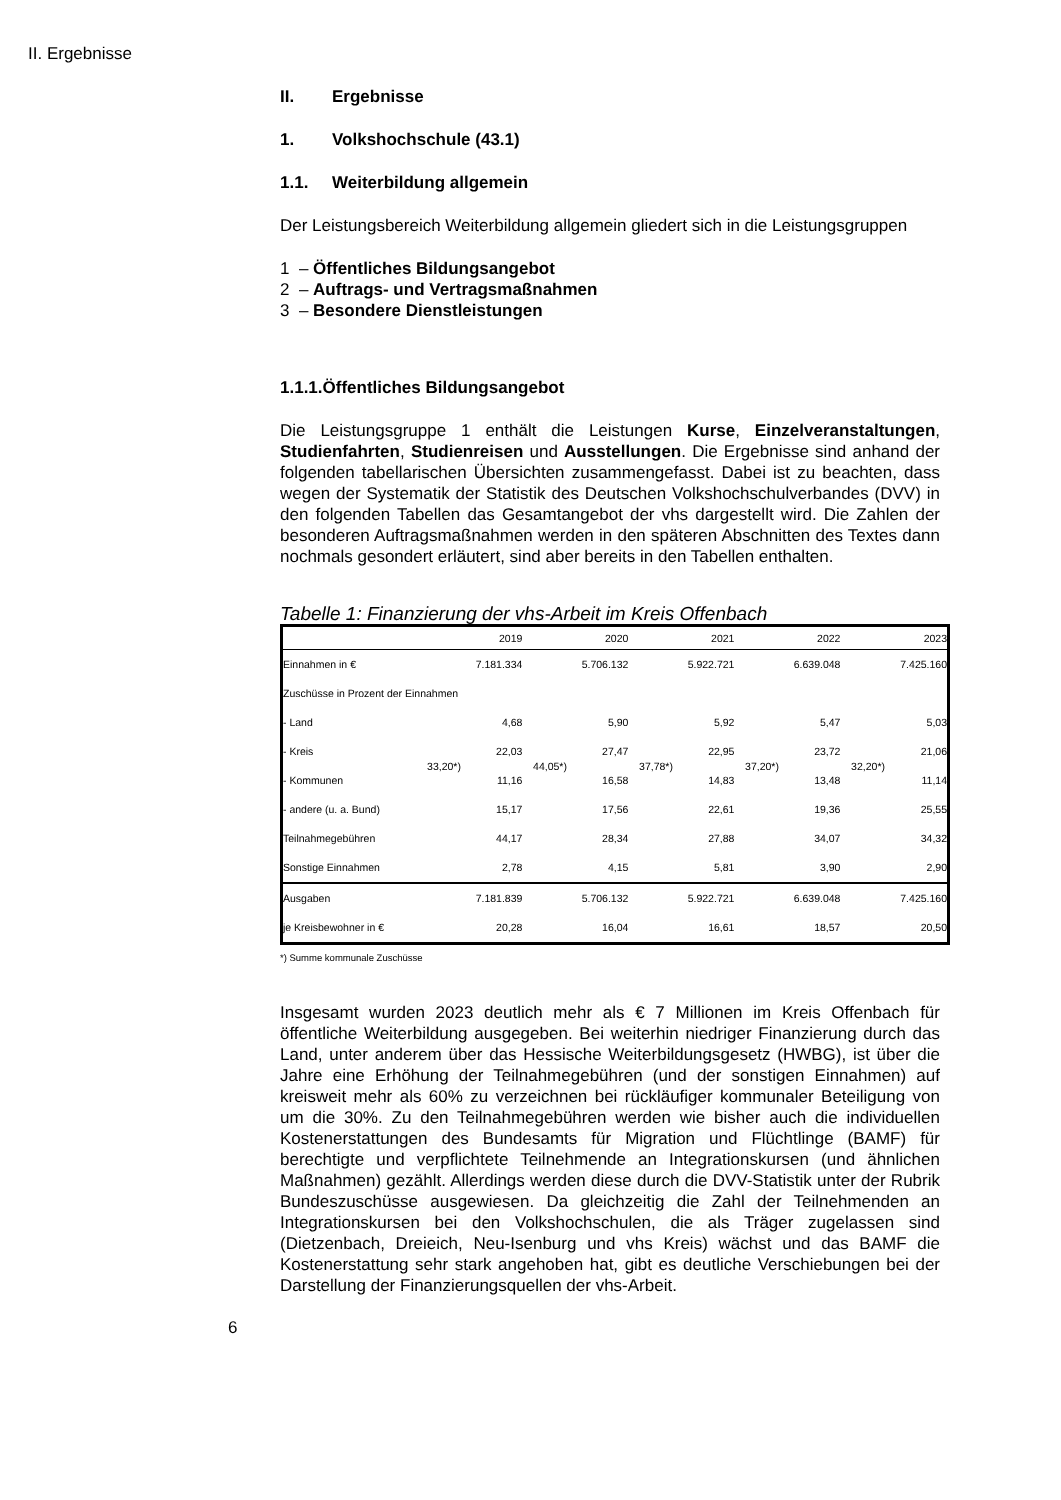II. Ergebnisse
II. Ergebnisse
1. Volkshochschule (43.1)
1.1. Weiterbildung allgemein
Der Leistungsbereich Weiterbildung allgemein gliedert sich in die Leistungsgruppen
1 – Öffentliches Bildungsangebot
2 – Auftrags- und Vertragsmaßnahmen
3 – Besondere Dienstleistungen
1.1.1.Öffentliches Bildungsangebot
Die Leistungsgruppe 1 enthält die Leistungen Kurse, Einzelveran­staltungen, Studienfahrten, Studienreisen und Ausstellungen. Die Ergebnisse sind anhand der folgenden tabellarischen Übersichten zu­sammengefasst. Dabei ist zu beachten, dass wegen der Systematik der Statistik des Deutschen Volkshochschulverbandes (DVV) in den folgenden Tabellen das Gesamtangebot der vhs dargestellt wird. Die Zahlen der besonderen Auftragsmaßnahmen werden in den späteren Abschnitten des Textes dann nochmals gesondert erläutert, sind aber bereits in den Tabellen enthalten.
Tabelle 1: Finanzierung der vhs-Arbeit im Kreis Offenbach
| | | 2019 | | 2020 | | 2021 | | 2022 | | 2023 |
| Einnahmen in € | | 7.181.334 | | 5.706.132 | | 5.922.721 | | 6.639.048 | | 7.425.160 |
| Zuschüsse in Prozent der Einnahmen | | | | | | | | | | |
| - Land | | 4,68 | | 5,90 | | 5,92 | | 5,47 | | 5,03 |
| - Kreis | 33,20*) | 22,03 | 44,05*) | 27,47 | 37,78*) | 22,95 | 37,20*) | 23,72 | 32,20*) | 21,06 |
| - Kommunen | | 11,16 | | 16,58 | | 14,83 | | 13,48 | | 11,14 |
| - andere (u. a. Bund) | | 15,17 | | 17,56 | | 22,61 | | 19,36 | | 25,55 |
| Teilnahmegebühren | | 44,17 | | 28,34 | | 27,88 | | 34,07 | | 34,32 |
| Sonstige Einnahmen | | 2,78 | | 4,15 | | 5,81 | | 3,90 | | 2,90 |
| Ausgaben | | 7.181.839 | | 5.706.132 | | 5.922.721 | | 6.639.048 | | 7.425.160 |
| je Kreisbewohner in € | | 20,28 | | 16,04 | | 16,61 | | 18,57 | | 20,50 |
*) Summe kommunale Zuschüsse
Insgesamt wurden 2023 deutlich mehr als € 7 Millionen im Kreis Offenbach für öffentliche Weiterbildung ausgegeben. Bei weiterhin niedriger Finan­zierung durch das Land, unter anderem über das Hessische Weiterbildungs­gesetz (HWBG), ist über die Jahre eine Erhöhung der Teilnahmegebühren (und der sonstigen Einnahmen) auf kreisweit mehr als 60% zu verzeichnen bei rückläufiger kommunaler Beteiligung von um die 30%. Zu den Teil­nahmegebühren werden wie bisher auch die individuellen Kostener­stattungen des Bundesamts für Migration und Flüchtlinge (BAMF) für berechtigte und verpflichtete Teilnehmende an Integrationskursen (und ähnlichen Maßnahmen) gezählt. Allerdings werden diese durch die DVV-Statistik unter der Rubrik Bundeszuschüsse ausgewiesen. Da gleichzeitig die Zahl der Teilnehmenden an Integrationskursen bei den Volkshoch­schulen, die als Träger zugelassen sind (Dietzenbach, Dreieich, Neu-Isenburg und vhs Kreis) wächst und das BAMF die Kostenerstattung sehr stark angehoben hat, gibt es deutliche Verschiebungen bei der Darstellung der Finanzierungsquellen der vhs-Arbeit.
6